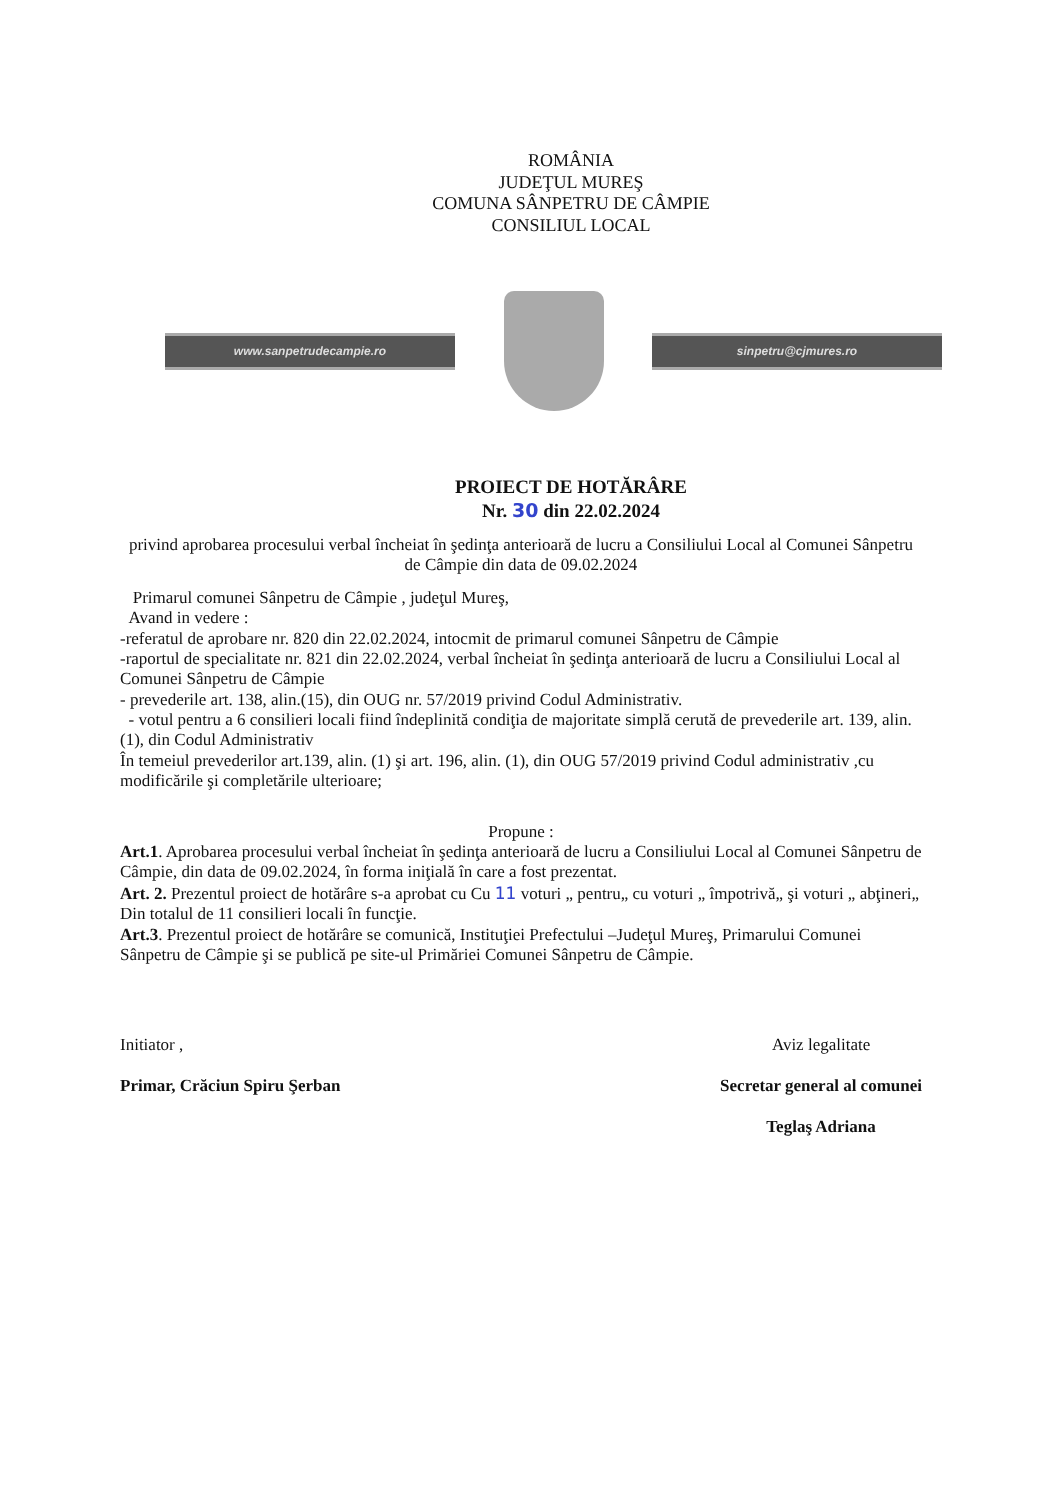ROMÂNIA
JUDEŢUL MUREŞ
COMUNA SÂNPETRU DE CÂMPIE
CONSILIUL LOCAL
www.sanpetrudecampie.ro sinpetru@cjmures.ro
PROIECT DE HOTĂRÂRE
Nr. 30 din 22.02.2024
privind aprobarea procesului verbal încheiat în şedinţa anterioară de lucru a Consiliului Local al Comunei Sânpetru de Câmpie din data de 09.02.2024
Primarul comunei Sânpetru de Câmpie , judeţul Mureş,
Avand in vedere :
-referatul de aprobare nr. 820 din 22.02.2024, intocmit de primarul comunei Sânpetru de Câmpie
-raportul de specialitate nr. 821 din 22.02.2024, verbal încheiat în şedinţa anterioară de lucru a Consiliului Local al Comunei Sânpetru de Câmpie
- prevederile art. 138, alin.(15), din OUG nr. 57/2019 privind Codul Administrativ.
- votul pentru a 6 consilieri locali fiind îndeplinită condiţia de majoritate simplă cerută de prevederile art. 139, alin.(1), din Codul Administrativ
În temeiul prevederilor art.139, alin. (1) şi art. 196, alin. (1), din OUG 57/2019 privind Codul administrativ ,cu modificările şi completările ulterioare;
Propune :
Art.1. Aprobarea procesului verbal încheiat în şedinţa anterioară de lucru a Consiliului Local al Comunei Sânpetru de Câmpie, din data de 09.02.2024, în forma iniţială în care a fost prezentat.
Art. 2. Prezentul proiect de hotărâre s-a aprobat cu Cu 11 voturi „ pentru„ cu voturi „ împotrivă„ şi voturi „ abţineri„ Din totalul de 11 consilieri locali în funcţie.
Art.3. Prezentul proiect de hotărâre se comunică, Instituţiei Prefectului –Judeţul Mureş, Primarului Comunei Sânpetru de Câmpie şi se publică pe site-ul Primăriei Comunei Sânpetru de Câmpie.
Initiator ,
Primar, Crăciun Spiru Şerban
Aviz legalitate
Secretar general al comunei
Teglaş Adriana